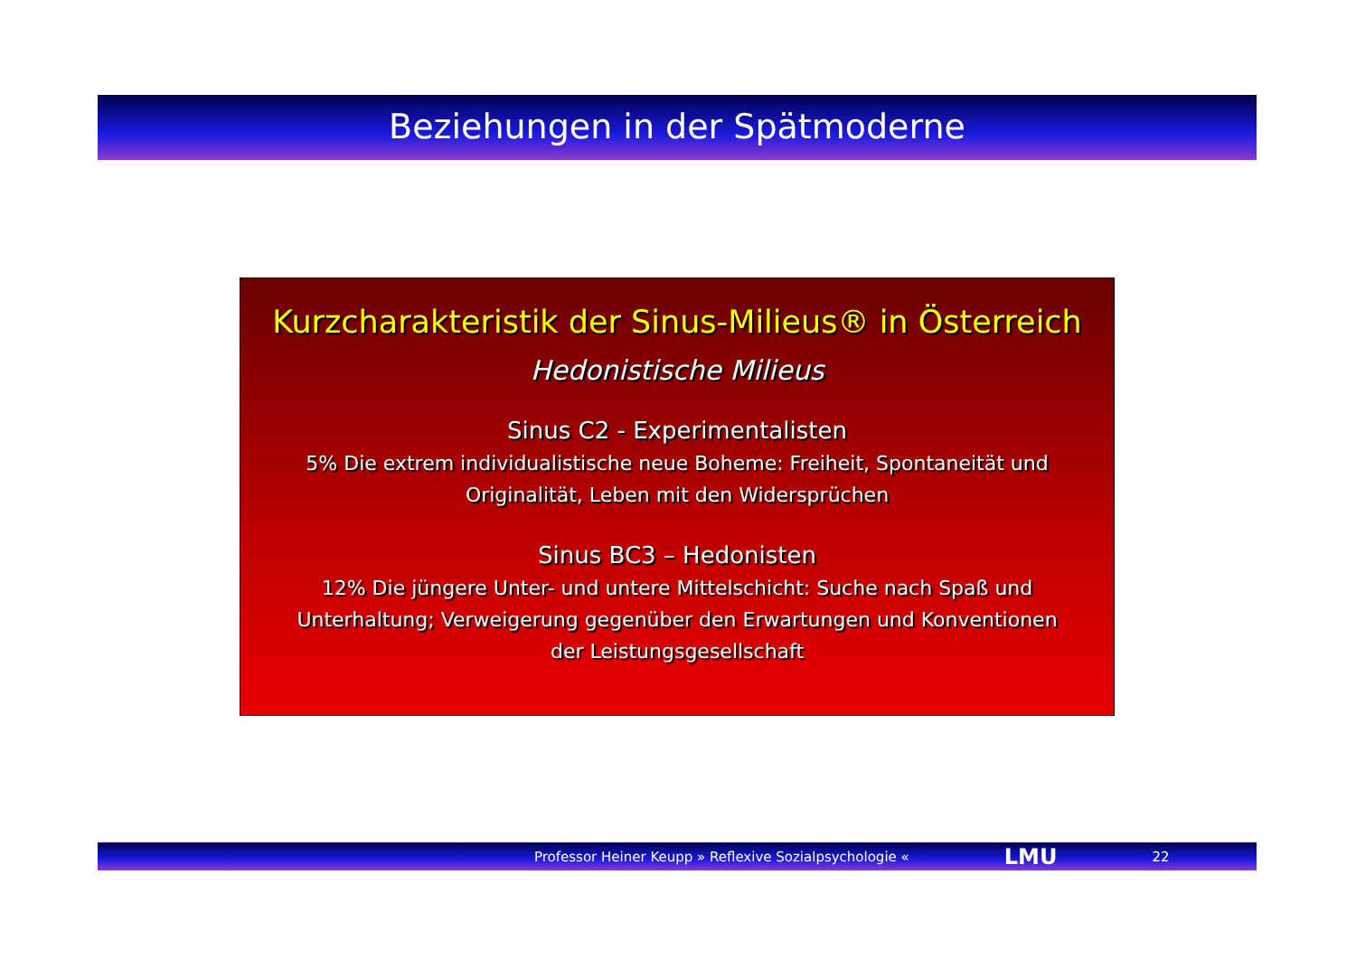Beziehungen in der Spätmoderne
Kurzcharakteristik der Sinus-Milieus® in Österreich
Hedonistische Milieus
Sinus C2 - Experimentalisten
5% Die extrem individualistische neue Boheme: Freiheit, Spontaneität und
Originalität, Leben mit den Widersprüchen
Sinus BC3 – Hedonisten
12% Die jüngere Unter- und untere Mittelschicht: Suche nach Spaß und
Unterhaltung; Verweigerung gegenüber den Erwartungen und Konventionen
der Leistungsgesellschaft
Professor Heiner Keupp » Reflexive Sozialpsychologie « LMU 22